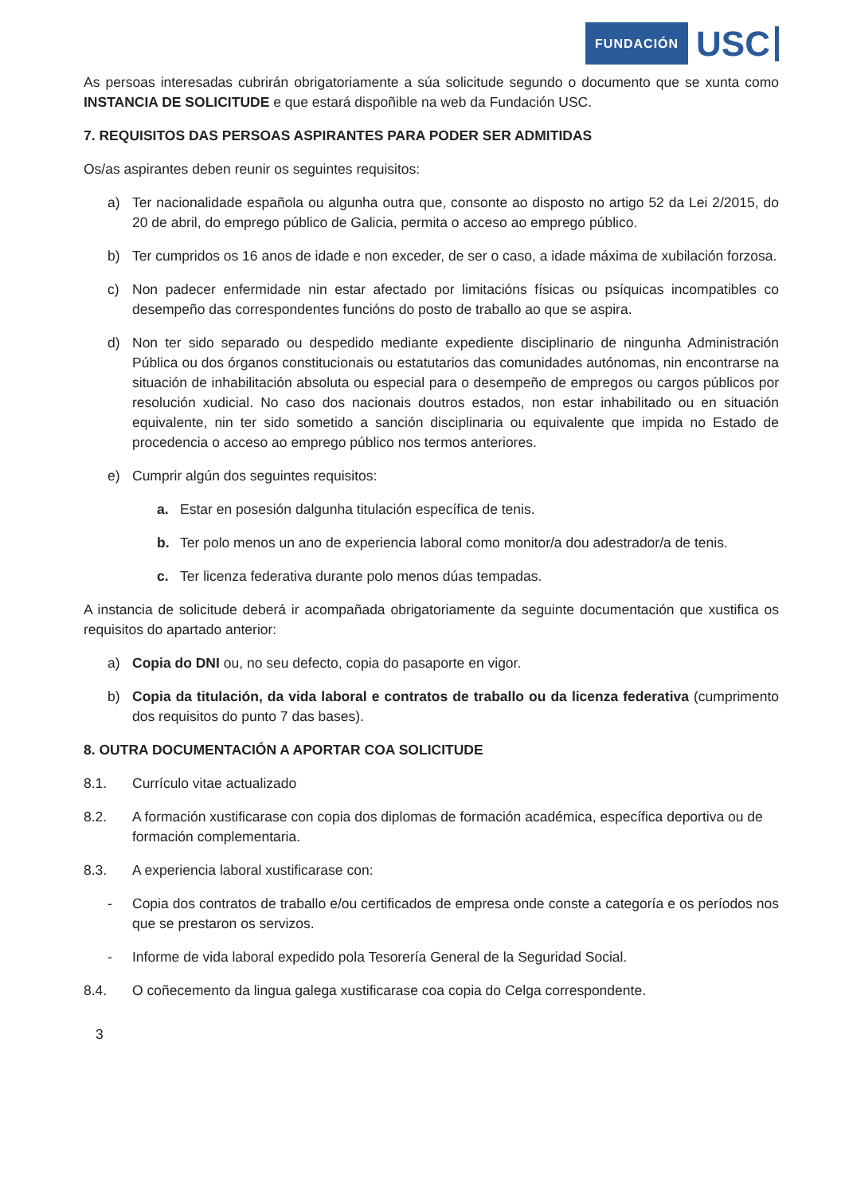FUNDACIÓN USC
As persoas interesadas cubrirán obrigatoriamente a súa solicitude segundo o documento que se xunta como INSTANCIA DE SOLICITUDE e que estará dispoñible na web da Fundación USC.
7. REQUISITOS DAS PERSOAS ASPIRANTES PARA PODER SER ADMITIDAS
Os/as aspirantes deben reunir os seguintes requisitos:
a) Ter nacionalidade española ou algunha outra que, consonte ao disposto no artigo 52 da Lei 2/2015, do 20 de abril, do emprego público de Galicia, permita o acceso ao emprego público.
b) Ter cumpridos os 16 anos de idade e non exceder, de ser o caso, a idade máxima de xubilación forzosa.
c) Non padecer enfermidade nin estar afectado por limitacións físicas ou psíquicas incompatibles co desempeño das correspondentes funcións do posto de traballo ao que se aspira.
d) Non ter sido separado ou despedido mediante expediente disciplinario de ningunha Administración Pública ou dos órganos constitucionais ou estatutarios das comunidades autónomas, nin encontrarse na situación de inhabilitación absoluta ou especial para o desempeño de empregos ou cargos públicos por resolución xudicial. No caso dos nacionais doutros estados, non estar inhabilitado ou en situación equivalente, nin ter sido sometido a sanción disciplinaria ou equivalente que impida no Estado de procedencia o acceso ao emprego público nos termos anteriores.
e) Cumprir algún dos seguintes requisitos:
a. Estar en posesión dalgunha titulación específica de tenis.
b. Ter polo menos un ano de experiencia laboral como monitor/a dou adestrador/a de tenis.
c. Ter licenza federativa durante polo menos dúas tempadas.
A instancia de solicitude deberá ir acompañada obrigatoriamente da seguinte documentación que xustifica os requisitos do apartado anterior:
a) Copia do DNI ou, no seu defecto, copia do pasaporte en vigor.
b) Copia da titulación, da vida laboral e contratos de traballo ou da licenza federativa (cumprimento dos requisitos do punto 7 das bases).
8. OUTRA DOCUMENTACIÓN A APORTAR COA SOLICITUDE
8.1. Currículo vitae actualizado
8.2. A formación xustificarase con copia dos diplomas de formación académica, específica deportiva ou de formación complementaria.
8.3. A experiencia laboral xustificarase con:
- Copia dos contratos de traballo e/ou certificados de empresa onde conste a categoría e os períodos nos que se prestaron os servizos.
- Informe de vida laboral expedido pola Tesorería General de la Seguridad Social.
8.4. O coñecemento da lingua galega xustificarase coa copia do Celga correspondente.
3